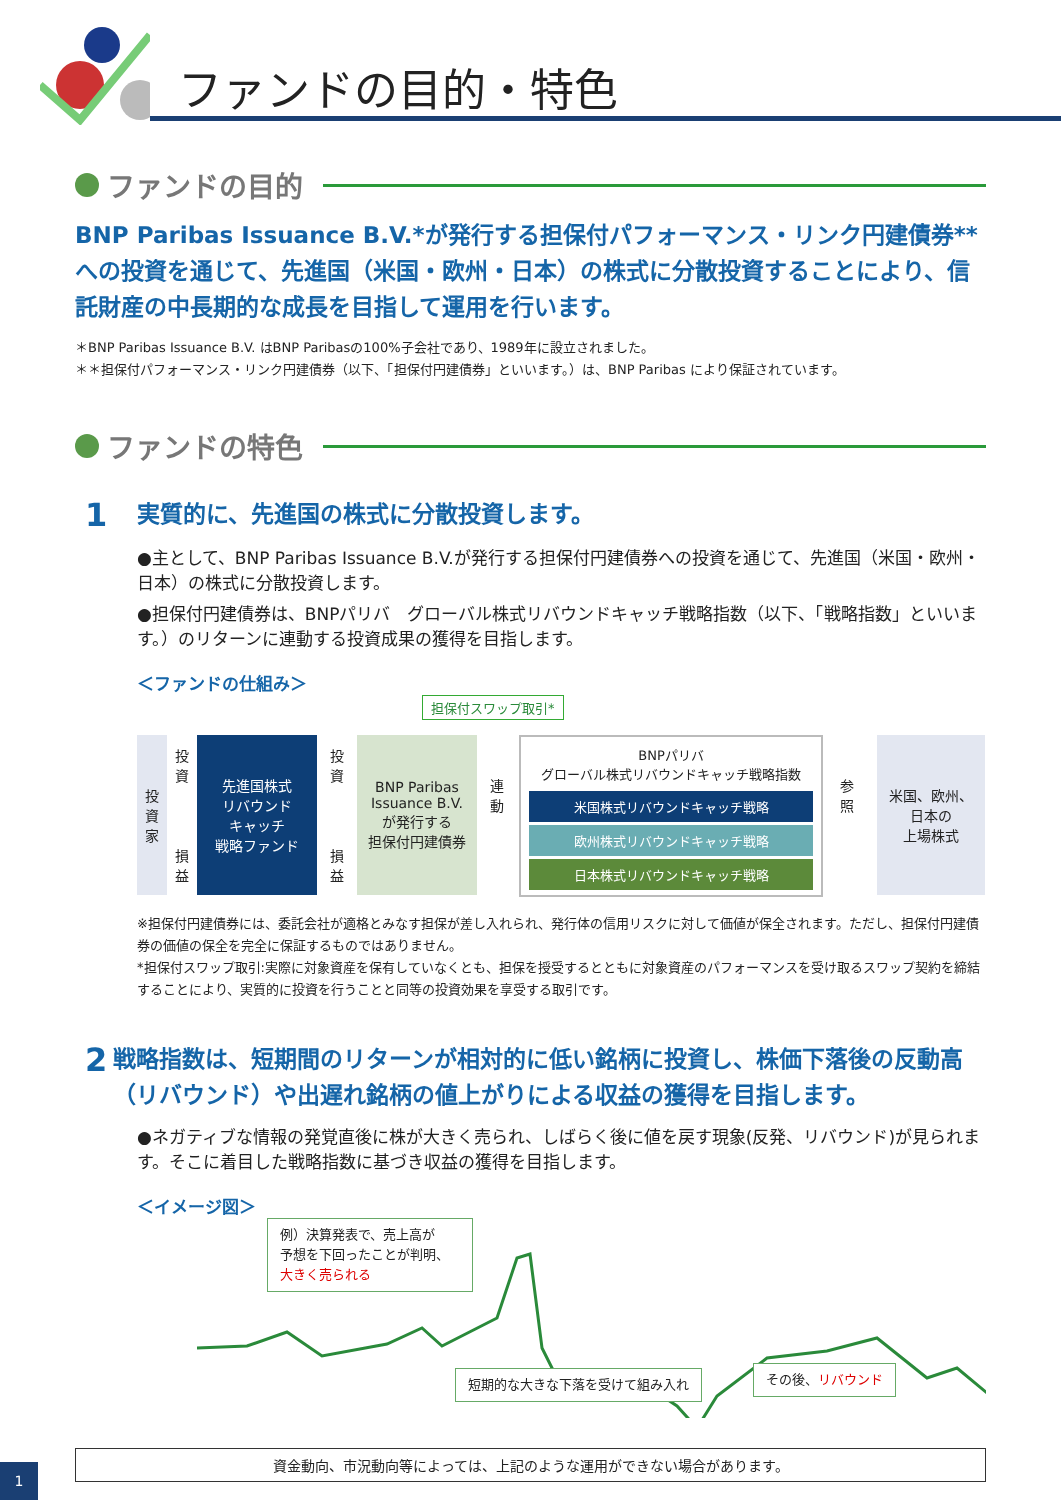ファンドの目的・特色
ファンドの目的
BNP Paribas Issuance B.V.*が発行する担保付パフォーマンス・リンク円建債券**への投資を通じて、先進国（米国・欧州・日本）の株式に分散投資することにより、信託財産の中長期的な成長を目指して運用を行います。
＊BNP Paribas Issuance B.V. はBNP Paribasの100%子会社であり、1989年に設立されました。
＊＊担保付パフォーマンス・リンク円建債券（以下、「担保付円建債券」といいます。）は、BNP Paribas により保証されています。
ファンドの特色
1
実質的に、先進国の株式に分散投資します。
●主として、BNP Paribas Issuance B.V.が発行する担保付円建債券への投資を通じて、先進国（米国・欧州・日本）の株式に分散投資します。
●担保付円建債券は、BNPパリバ　グローバル株式リバウンドキャッチ戦略指数（以下、「戦略指数」といいます。）のリターンに連動する投資成果の獲得を目指します。
＜ファンドの仕組み＞
担保付スワップ取引*
投
資
家
投
資
損
益
先進国株式
リバウンド
キャッチ
戦略ファンド
投
資
損
益
BNP Paribas
Issuance B.V.
が発行する
担保付円建債券
連
動
BNPパリバ
グローバル株式リバウンドキャッチ戦略指数
米国株式リバウンドキャッチ戦略
欧州株式リバウンドキャッチ戦略
日本株式リバウンドキャッチ戦略
参
照
米国、欧州、
日本の
上場株式
※担保付円建債券には、委託会社が適格とみなす担保が差し入れられ、発行体の信用リスクに対して価値が保全されます。ただし、担保付円建債券の価値の保全を完全に保証するものではありません。
*担保付スワップ取引:実際に対象資産を保有していなくとも、担保を授受するとともに対象資産のパフォーマンスを受け取るスワップ契約を締結することにより、実質的に投資を行うことと同等の投資効果を享受する取引です。
2
戦略指数は、短期間のリターンが相対的に低い銘柄に投資し、株価下落後の反動高（リバウンド）や出遅れ銘柄の値上がりによる収益の獲得を目指します。
●ネガティブな情報の発覚直後に株が大きく売られ、しばらく後に値を戻す現象(反発、リバウンド)が見られます。そこに着目した戦略指数に基づき収益の獲得を目指します。
＜イメージ図＞
例）決算発表で、売上高が
予想を下回ったことが判明、
大きく売られる
短期的な大きな下落を受けて組み入れ その後、リバウンド
資金動向、市況動向等によっては、上記のような運用ができない場合があります。
1